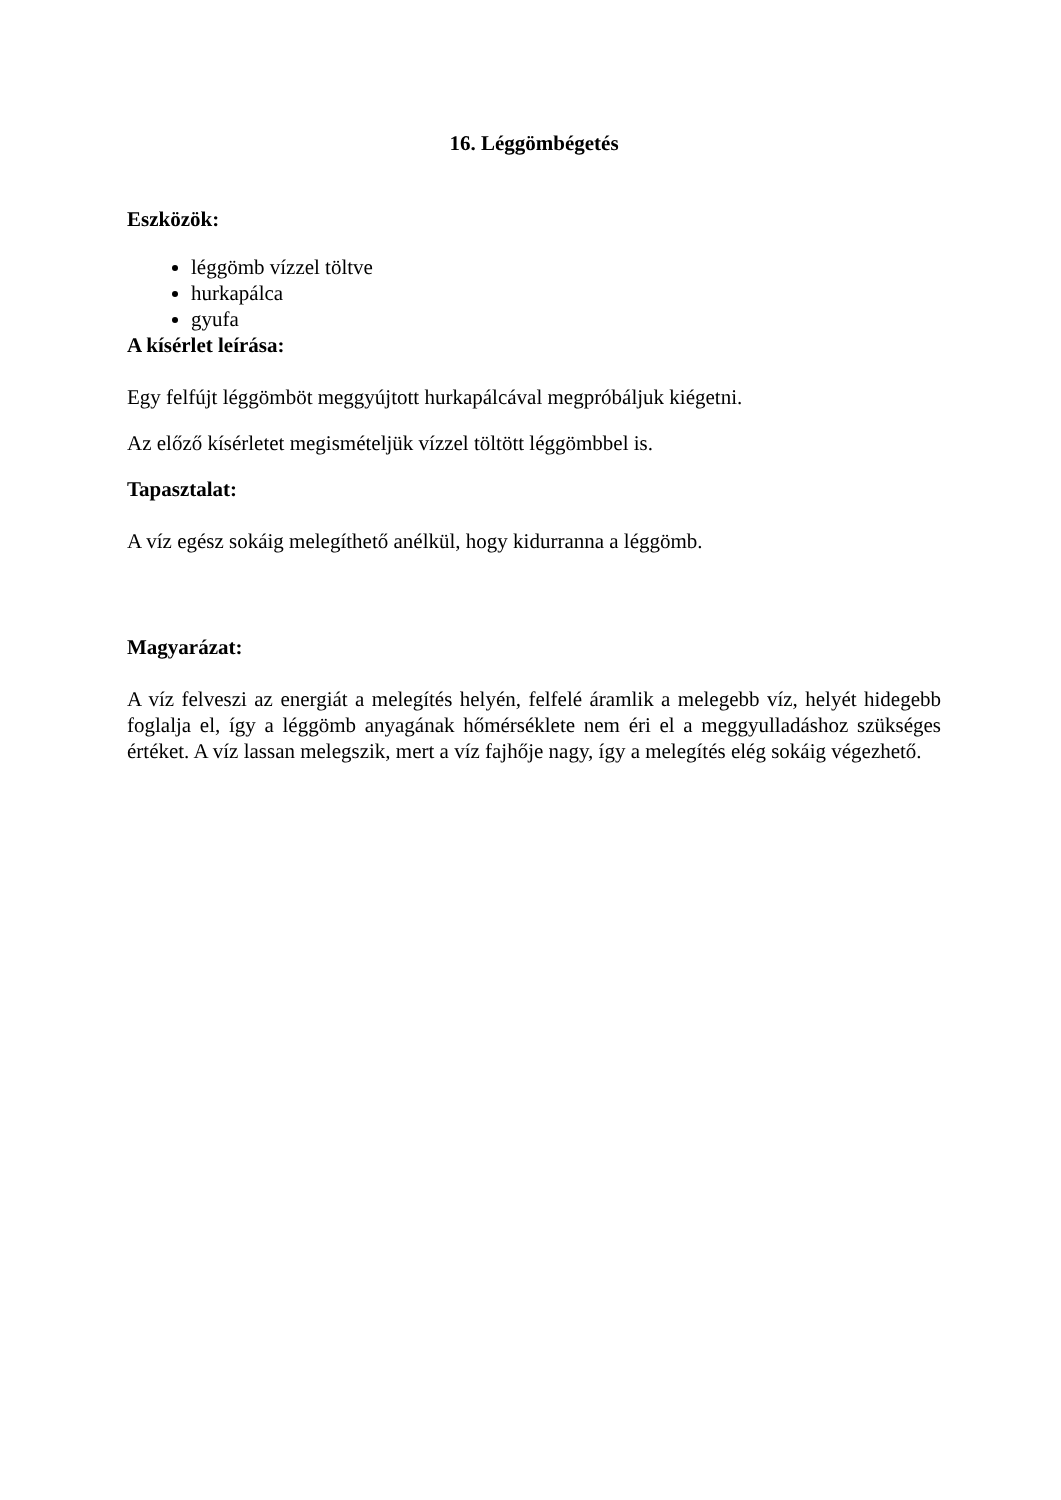16. Léggömbégetés
Eszközök:
léggömb vízzel töltve
hurkapálca
gyufa
A kísérlet leírása:
Egy felfújt léggömböt meggyújtott hurkapálcával megpróbáljuk kiégetni.
Az előző kísérletet megismételjük vízzel töltött léggömbbel is.
Tapasztalat:
A víz egész sokáig melegíthető anélkül, hogy kidurranna a léggömb.
Magyarázat:
A víz felveszi az energiát a melegítés helyén, felfelé áramlik a melegebb víz, helyét hidegebb foglalja el, így a léggömb anyagának hőmérséklete nem éri el a meggyulladáshoz szükséges értéket. A víz lassan melegszik, mert a víz fajhője nagy, így a melegítés elég sokáig végezhető.